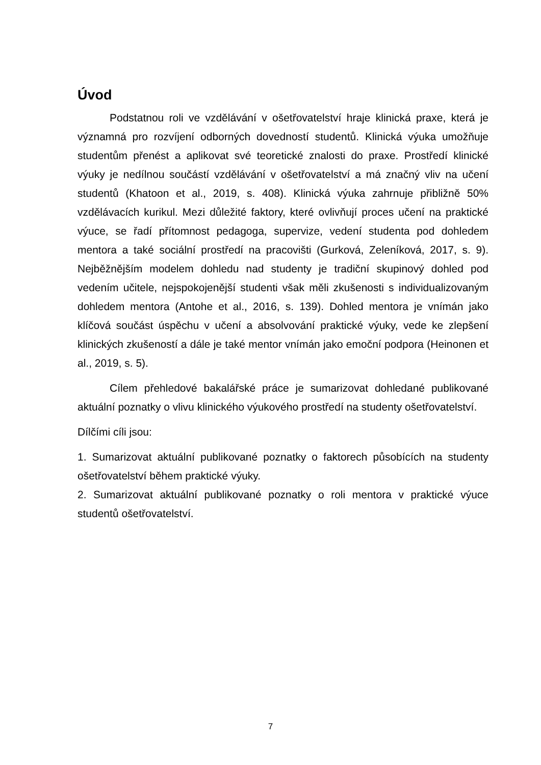Úvod
Podstatnou roli ve vzdělávání v ošetřovatelství hraje klinická praxe, která je významná pro rozvíjení odborných dovedností studentů. Klinická výuka umožňuje studentům přenést a aplikovat své teoretické znalosti do praxe. Prostředí klinické výuky je nedílnou součástí vzdělávání v ošetřovatelství a má značný vliv na učení studentů (Khatoon et al., 2019, s. 408). Klinická výuka zahrnuje přibližně 50% vzdělávacích kurikul. Mezi důležité faktory, které ovlivňují proces učení na praktické výuce, se řadí přítomnost pedagoga, supervize, vedení studenta pod dohledem mentora a také sociální prostředí na pracovišti (Gurková, Zeleníková, 2017, s. 9). Nejběžnějším modelem dohledu nad studenty je tradiční skupinový dohled pod vedením učitele, nejspokojenější studenti však měli zkušenosti s individualizovaným dohledem mentora (Antohe et al., 2016, s. 139). Dohled mentora je vnímán jako klíčová součást úspěchu v učení a absolvování praktické výuky, vede ke zlepšení klinických zkušeností a dále je také mentor vnímán jako emoční podpora (Heinonen et al., 2019, s. 5).
Cílem přehledové bakalářské práce je sumarizovat dohledané publikované aktuální poznatky o vlivu klinického výukového prostředí na studenty ošetřovatelství.
Dílčími cíli jsou:
1. Sumarizovat aktuální publikované poznatky o faktorech působících na studenty ošetřovatelství během praktické výuky.
2. Sumarizovat aktuální publikované poznatky o roli mentora v praktické výuce studentů ošetřovatelství.
7